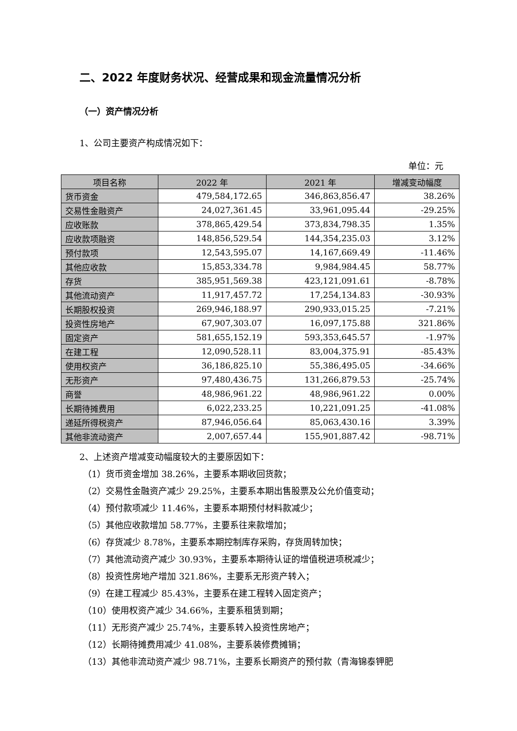二、2022 年度财务状况、经营成果和现金流量情况分析
（一）资产情况分析
1、公司主要资产构成情况如下：
单位：元
| 项目名称 | 2022 年 | 2021 年 | 增减变动幅度 |
| --- | --- | --- | --- |
| 货币资金 | 479,584,172.65 | 346,863,856.47 | 38.26% |
| 交易性金融资产 | 24,027,361.45 | 33,961,095.44 | -29.25% |
| 应收账款 | 378,865,429.54 | 373,834,798.35 | 1.35% |
| 应收款项融资 | 148,856,529.54 | 144,354,235.03 | 3.12% |
| 预付款项 | 12,543,595.07 | 14,167,669.49 | -11.46% |
| 其他应收款 | 15,853,334.78 | 9,984,984.45 | 58.77% |
| 存货 | 385,951,569.38 | 423,121,091.61 | -8.78% |
| 其他流动资产 | 11,917,457.72 | 17,254,134.83 | -30.93% |
| 长期股权投资 | 269,946,188.97 | 290,933,015.25 | -7.21% |
| 投资性房地产 | 67,907,303.07 | 16,097,175.88 | 321.86% |
| 固定资产 | 581,655,152.19 | 593,353,645.57 | -1.97% |
| 在建工程 | 12,090,528.11 | 83,004,375.91 | -85.43% |
| 使用权资产 | 36,186,825.10 | 55,386,495.05 | -34.66% |
| 无形资产 | 97,480,436.75 | 131,266,879.53 | -25.74% |
| 商誉 | 48,986,961.22 | 48,986,961.22 | 0.00% |
| 长期待摊费用 | 6,022,233.25 | 10,221,091.25 | -41.08% |
| 递延所得税资产 | 87,946,056.64 | 85,063,430.16 | 3.39% |
| 其他非流动资产 | 2,007,657.44 | 155,901,887.42 | -98.71% |
2、上述资产增减变动幅度较大的主要原因如下：
（1）货币资金增加 38.26%，主要系本期收回货款；
（2）交易性金融资产减少 29.25%，主要系本期出售股票及公允价值变动；
（4）预付款项减少 11.46%，主要系本期预付材料款减少；
（5）其他应收款增加 58.77%，主要系往来款增加；
（6）存货减少 8.78%，主要系本期控制库存采购，存货周转加快；
（7）其他流动资产减少 30.93%，主要系本期待认证的增值税进项税减少；
（8）投资性房地产增加 321.86%，主要系无形资产转入；
（9）在建工程减少 85.43%，主要系在建工程转入固定资产；
（10）使用权资产减少 34.66%，主要系租赁到期；
（11）无形资产减少 25.74%，主要系转入投资性房地产；
（12）长期待摊费用减少 41.08%，主要系装修费摊销；
（13）其他非流动资产减少 98.71%，主要系长期资产的预付款（青海锦泰钾肥